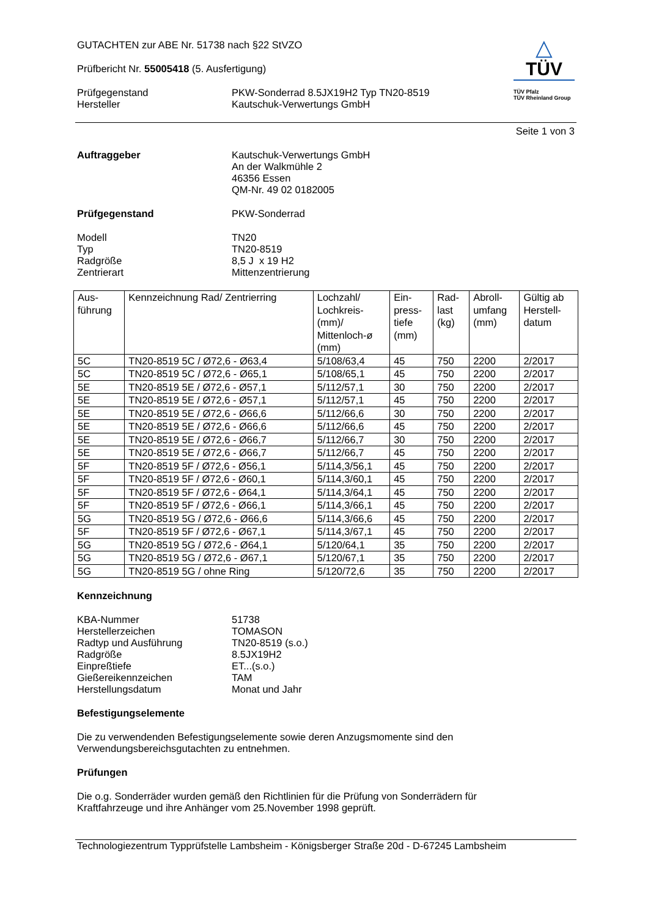GUTACHTEN zur ABE Nr. 51738 nach §22 StVZO
Prüfbericht Nr. 55005418 (5. Ausfertigung)
Prüfgegenstand
Hersteller
PKW-Sonderrad 8.5JX19H2 Typ TN20-8519
Kautschuk-Verwertungs GmbH
△
TÜV
TÜV Pfalz
TÜV Rheinland Group
Seite 1 von 3
Auftraggeber
Kautschuk-Verwertungs GmbH
An der Walkmühle 2
46356 Essen
QM-Nr. 49 02 0182005
Prüfgegenstand
PKW-Sonderrad
Modell
Typ
Radgröße
Zentrierart
TN20
TN20-8519
8,5 J x 19 H2
Mittenzentrierung
| Aus- führung | Kennzeichnung Rad/ Zentrierring | Lochzahl/ Lochkreis- (mm)/ Mittenloch-ø (mm) | Ein- press- tiefe (mm) | Rad- last (kg) | Abroll- umfang (mm) | Gültig ab Herstell- datum |
| --- | --- | --- | --- | --- | --- | --- |
| 5C | TN20-8519 5C / Ø72,6 - Ø63,4 | 5/108/63,4 | 45 | 750 | 2200 | 2/2017 |
| 5C | TN20-8519 5C / Ø72,6 - Ø65,1 | 5/108/65,1 | 45 | 750 | 2200 | 2/2017 |
| 5E | TN20-8519 5E / Ø72,6 - Ø57,1 | 5/112/57,1 | 30 | 750 | 2200 | 2/2017 |
| 5E | TN20-8519 5E / Ø72,6 - Ø57,1 | 5/112/57,1 | 45 | 750 | 2200 | 2/2017 |
| 5E | TN20-8519 5E / Ø72,6 - Ø66,6 | 5/112/66,6 | 30 | 750 | 2200 | 2/2017 |
| 5E | TN20-8519 5E / Ø72,6 - Ø66,6 | 5/112/66,6 | 45 | 750 | 2200 | 2/2017 |
| 5E | TN20-8519 5E / Ø72,6 - Ø66,7 | 5/112/66,7 | 30 | 750 | 2200 | 2/2017 |
| 5E | TN20-8519 5E / Ø72,6 - Ø66,7 | 5/112/66,7 | 45 | 750 | 2200 | 2/2017 |
| 5F | TN20-8519 5F / Ø72,6 - Ø56,1 | 5/114,3/56,1 | 45 | 750 | 2200 | 2/2017 |
| 5F | TN20-8519 5F / Ø72,6 - Ø60,1 | 5/114,3/60,1 | 45 | 750 | 2200 | 2/2017 |
| 5F | TN20-8519 5F / Ø72,6 - Ø64,1 | 5/114,3/64,1 | 45 | 750 | 2200 | 2/2017 |
| 5F | TN20-8519 5F / Ø72,6 - Ø66,1 | 5/114,3/66,1 | 45 | 750 | 2200 | 2/2017 |
| 5G | TN20-8519 5G / Ø72,6 - Ø66,6 | 5/114,3/66,6 | 45 | 750 | 2200 | 2/2017 |
| 5F | TN20-8519 5F / Ø72,6 - Ø67,1 | 5/114,3/67,1 | 45 | 750 | 2200 | 2/2017 |
| 5G | TN20-8519 5G / Ø72,6 - Ø64,1 | 5/120/64,1 | 35 | 750 | 2200 | 2/2017 |
| 5G | TN20-8519 5G / Ø72,6 - Ø67,1 | 5/120/67,1 | 35 | 750 | 2200 | 2/2017 |
| 5G | TN20-8519 5G / ohne Ring | 5/120/72,6 | 35 | 750 | 2200 | 2/2017 |
Kennzeichnung
KBA-Nummer
Herstellerzeichen
Radtyp und Ausführung
Radgröße
Einpreßtiefe
Gießereikennzeichen
Herstellungsdatum
51738
TOMASON
TN20-8519 (s.o.)
8.5JX19H2
ET...(s.o.)
TAM
Monat und Jahr
Befestigungselemente
Die zu verwendenden Befestigungselemente sowie deren Anzugsmomente sind den
Verwendungsbereichsgutachten zu entnehmen.
Prüfungen
Die o.g. Sonderräder wurden gemäß den Richtlinien für die Prüfung von Sonderrädern für
Kraftfahrzeuge und ihre Anhänger vom 25.November 1998 geprüft.
Technologiezentrum Typprüfstelle Lambsheim - Königsberger Straße 20d - D-67245 Lambsheim